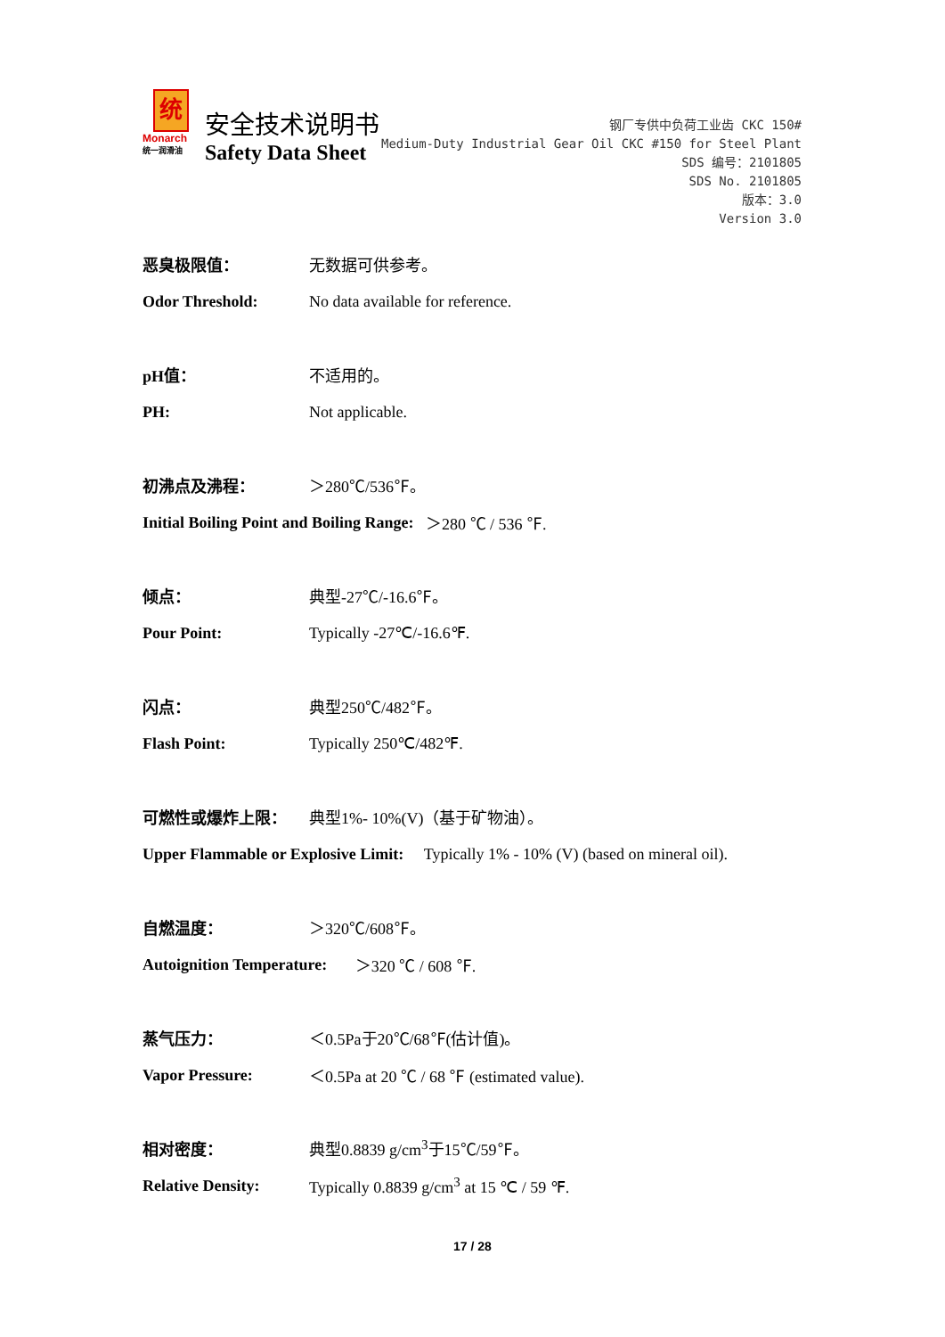统
Monarch
统一润滑油
安全技术说明书
Safety Data Sheet
钢厂专供中负荷工业齿 CKC 150#
Medium-Duty Industrial Gear Oil CKC #150 for Steel Plant
SDS 编号：2101805
SDS No. 2101805
版本：3.0
Version 3.0
恶臭极限值： 无数据可供参考。
Odor Threshold: No data available for reference.
pH值： 不适用的。
PH: Not applicable.
初沸点及沸程： ＞280℃/536℉。
Initial Boiling Point and Boiling Range: ＞280 ℃ / 536 ℉.
倾点： 典型-27℃/-16.6℉。
Pour Point: Typically -27℃/-16.6℉.
闪点： 典型250℃/482℉。
Flash Point: Typically 250℃/482℉.
可燃性或爆炸上限： 典型1%- 10%(V)（基于矿物油）。
Upper Flammable or Explosive Limit: Typically 1% - 10% (V) (based on mineral oil).
自燃温度： ＞320℃/608℉。
Autoignition Temperature: ＞320 ℃ / 608 ℉.
蒸气压力： ＜0.5Pa于20℃/68℉(估计值)。
Vapor Pressure: ＜0.5Pa at 20 ℃ / 68 ℉ (estimated value).
相对密度： 典型0.8839 g/cm<sup>3</sup>于15℃/59℉。
Relative Density: Typically 0.8839 g/cm<sup>3</sup> at 15 ℃ / 59 ℉.
17 / 28